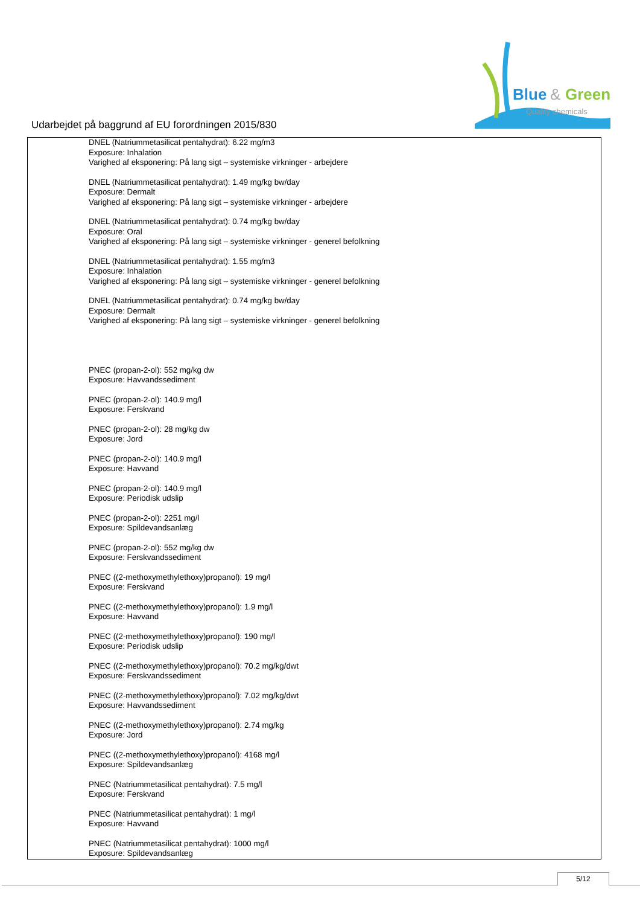Blue
&
Green
Quality chemicals
Udarbejdet på baggrund af EU forordningen 2015/830
DNEL (Natriummetasilicat pentahydrat): 6.22 mg/m3
Exposure: Inhalation
Varighed af eksponering: På lang sigt – systemiske virkninger - arbejdere
DNEL (Natriummetasilicat pentahydrat): 1.49 mg/kg bw/day
Exposure: Dermalt
Varighed af eksponering: På lang sigt – systemiske virkninger - arbejdere
DNEL (Natriummetasilicat pentahydrat): 0.74 mg/kg bw/day
Exposure: Oral
Varighed af eksponering: På lang sigt – systemiske virkninger - generel befolkning
DNEL (Natriummetasilicat pentahydrat): 1.55 mg/m3
Exposure: Inhalation
Varighed af eksponering: På lang sigt – systemiske virkninger - generel befolkning
DNEL (Natriummetasilicat pentahydrat): 0.74 mg/kg bw/day
Exposure: Dermalt
Varighed af eksponering: På lang sigt – systemiske virkninger - generel befolkning
PNEC (propan-2-ol): 552 mg/kg dw
Exposure: Havvandssediment
PNEC (propan-2-ol): 140.9 mg/l
Exposure: Ferskvand
PNEC (propan-2-ol): 28 mg/kg dw
Exposure: Jord
PNEC (propan-2-ol): 140.9 mg/l
Exposure: Havvand
PNEC (propan-2-ol): 140.9 mg/l
Exposure: Periodisk udslip
PNEC (propan-2-ol): 2251 mg/l
Exposure: Spildevandsanlæg
PNEC (propan-2-ol): 552 mg/kg dw
Exposure: Ferskvandssediment
PNEC ((2-methoxymethylethoxy)propanol): 19 mg/l
Exposure: Ferskvand
PNEC ((2-methoxymethylethoxy)propanol): 1.9 mg/l
Exposure: Havvand
PNEC ((2-methoxymethylethoxy)propanol): 190 mg/l
Exposure: Periodisk udslip
PNEC ((2-methoxymethylethoxy)propanol): 70.2 mg/kg/dwt
Exposure: Ferskvandssediment
PNEC ((2-methoxymethylethoxy)propanol): 7.02 mg/kg/dwt
Exposure: Havvandssediment
PNEC ((2-methoxymethylethoxy)propanol): 2.74 mg/kg
Exposure: Jord
PNEC ((2-methoxymethylethoxy)propanol): 4168 mg/l
Exposure: Spildevandsanlæg
PNEC (Natriummetasilicat pentahydrat): 7.5 mg/l
Exposure: Ferskvand
PNEC (Natriummetasilicat pentahydrat): 1 mg/l
Exposure: Havvand
PNEC (Natriummetasilicat pentahydrat): 1000 mg/l
Exposure: Spildevandsanlæg
5/12